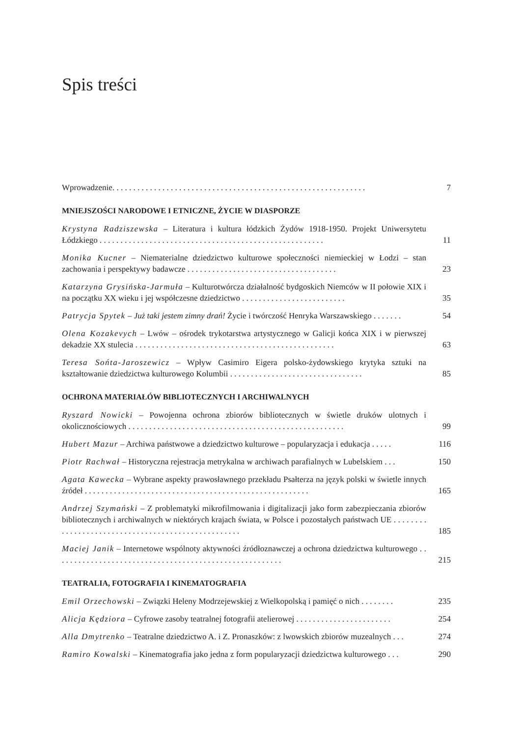Spis treści
Wprowadzenie. . . . . . . . . . . . . . . . . . . . . . . . . . . . . . . . . . . . . . . . . . . . . . . . . . . . . . . . . . . . .
7
MNIEJSZOŚCI NARODOWE I ETNICZNE, ŻYCIE W DIASPORZE
Krystyna Radziszewska – Literatura i kultura łódzkich Żydów 1918-1950. Projekt Uniwersytetu Łódzkiego . . . . . . . . . . . . . . . . . . . . . . . . . . . . . . . . . . . . . . . . . . . . . . . . . . . . . .
11
Monika Kucner – Niematerialne dziedzictwo kulturowe społeczności niemieckiej w Łodzi – stan zachowania i perspektywy badawcze . . . . . . . . . . . . . . . . . . . . . . . . . . . . . . . . . . . .
23
Katarzyna Grysińska-Jarmuła – Kulturotwórcza działalność bydgoskich Niemców w II połowie XIX i na początku XX wieku i jej współczesne dziedzictwo . . . . . . . . . . . . . . . . . . . . . . . . .
35
Patrycja Spytek – Już taki jestem zimny drań! Życie i twórczość Henryka Warszawskiego . . . . . . .
54
Olena Kozakevych – Lwów – ośrodek trykotarstwa artystycznego w Galicji końca XIX i w pierwszej dekadzie XX stulecia . . . . . . . . . . . . . . . . . . . . . . . . . . . . . . . . . . . . . . . . . . . . . . . .
63
Teresa Sońta-Jaroszewicz – Wpływ Casimiro Eigera polsko-żydowskiego krytyka sztuki na kształtowanie dziedzictwa kulturowego Kolumbii . . . . . . . . . . . . . . . . . . . . . . . . . . . . . . . .
85
OCHRONA MATERIAŁÓW BIBLIOTECZNYCH I ARCHIWALNYCH
Ryszard Nowicki – Powojenna ochrona zbiorów bibliotecznych w świetle druków ulotnych i okolicznościowych . . . . . . . . . . . . . . . . . . . . . . . . . . . . . . . . . . . . . . . . . . . . . . . . . . . .
99
Hubert Mazur – Archiwa państwowe a dziedzictwo kulturowe – popularyzacja i edukacja . . . . .
116
Piotr Rachwał – Historyczna rejestracja metrykalna w archiwach parafialnych w Lubelskiem . . .
150
Agata Kawecka – Wybrane aspekty prawosławnego przekładu Psałterza na język polski w świetle innych źródeł . . . . . . . . . . . . . . . . . . . . . . . . . . . . . . . . . . . . . . . . . . . . . . . . . . . . . .
165
Andrzej Szymański – Z problematyki mikrofilmowania i digitalizacji jako form zabezpieczania zbiorów bibliotecznych i archiwalnych w niektórych krajach świata, w Polsce i pozostałych państwach UE . . . . . . . . . . . . . . . . . . . . . . . . . . . . . . . . . . . . . . . . . . . . . . . . . . .
185
Maciej Janik – Internetowe wspólnoty aktywności źródłoznawczej a ochrona dziedzictwa kulturowego . . . . . . . . . . . . . . . . . . . . . . . . . . . . . . . . . . . . . . . . . . . . . . . . . . . . . . .
215
TEATRALIA, FOTOGRAFIA I KINEMATOGRAFIA
Emil Orzechowski – Związki Heleny Modrzejewskiej z Wielkopolską i pamięć o nich . . . . . . . .
235
Alicja Kędziora – Cyfrowe zasoby teatralnej fotografii atelierowej . . . . . . . . . . . . . . . . . . . . . . .
254
Alla Dmytrenko – Teatralne dziedzictwo A. i Z. Pronaszków: z lwowskich zbiorów muzealnych . . .
274
Ramiro Kowalski – Kinematografia jako jedna z form popularyzacji dziedzictwa kulturowego . . .
290